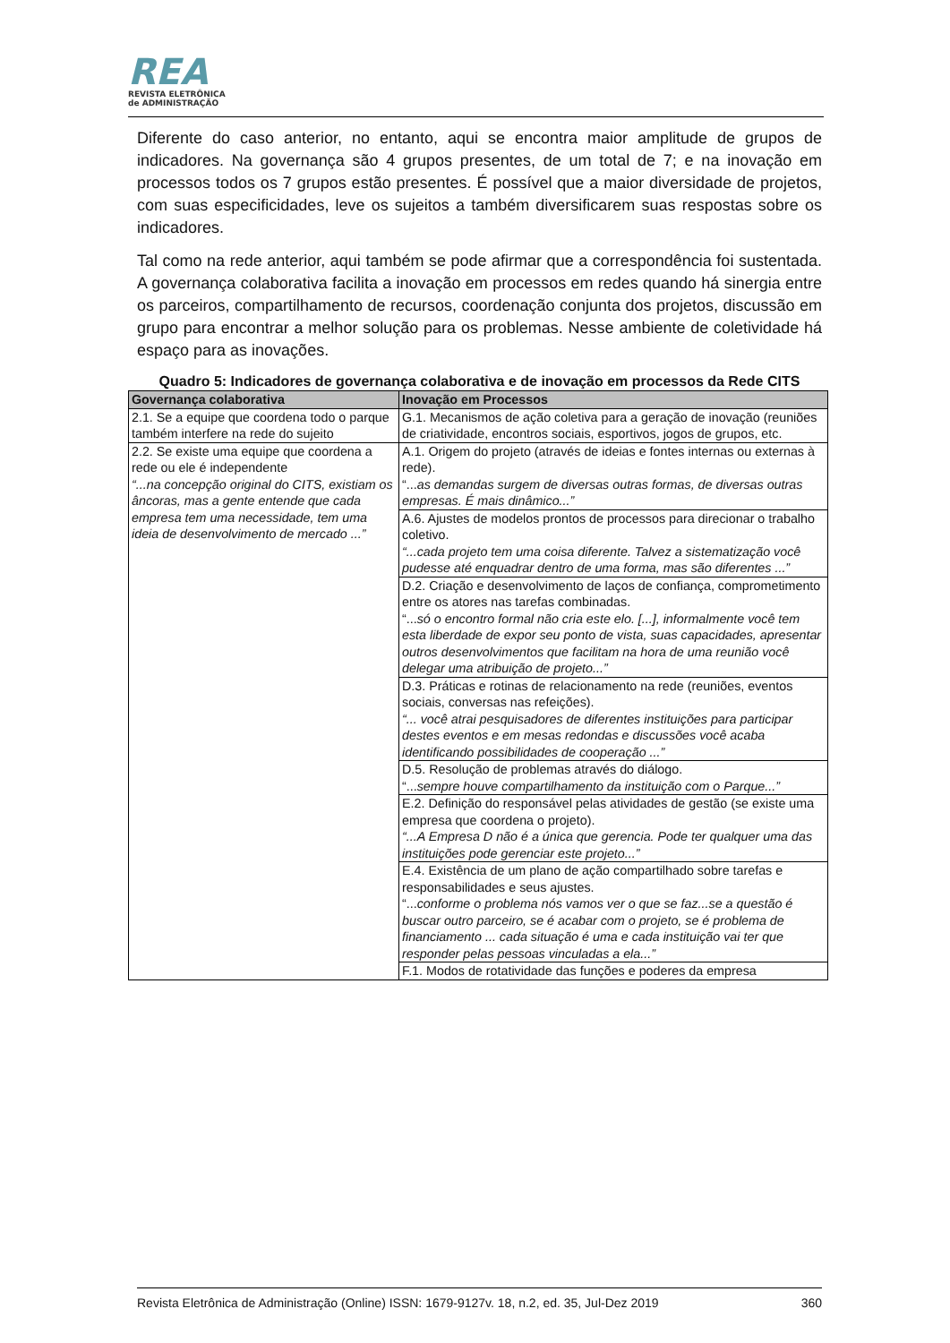REA
REVISTA ELETRÔNICA
de ADMINISTRAÇÃO
Diferente do caso anterior, no entanto, aqui se encontra maior amplitude de grupos de indicadores. Na governança são 4 grupos presentes, de um total de 7; e na inovação em processos todos os 7 grupos estão presentes. É possível que a maior diversidade de projetos, com suas especificidades, leve os sujeitos a também diversificarem suas respostas sobre os indicadores.
Tal como na rede anterior, aqui também se pode afirmar que a correspondência foi sustentada. A governança colaborativa facilita a inovação em processos em redes quando há sinergia entre os parceiros, compartilhamento de recursos, coordenação conjunta dos projetos, discussão em grupo para encontrar a melhor solução para os problemas. Nesse ambiente de coletividade há espaço para as inovações.
Quadro 5: Indicadores de governança colaborativa e de inovação em processos da Rede CITS
| Governança colaborativa | Inovação em Processos |
| --- | --- |
| 2.1. Se a equipe que coordena todo o parque também interfere na rede do sujeito | G.1. Mecanismos de ação coletiva para a geração de inovação (reuniões de criatividade, encontros sociais, esportivos, jogos de grupos, etc. |
| 2.2. Se existe uma equipe que coordena a rede ou ele é independente “...na concepção original do CITS, existiam os âncoras, mas a gente entende que cada empresa tem uma necessidade, tem uma ideia de desenvolvimento de mercado ...” | A.1. Origem do projeto (através de ideias e fontes internas ou externas à rede). “... as demandas surgem de diversas outras formas, de diversas outras empresas. É mais dinâmico...” |
| | A.6. Ajustes de modelos prontos de processos para direcionar o trabalho coletivo. “...cada projeto tem uma coisa diferente. Talvez a sistematização você pudesse até enquadrar dentro de uma forma, mas são diferentes ...” |
| | D.2. Criação e desenvolvimento de laços de confiança, comprometimento entre os atores nas tarefas combinadas. “... só o encontro formal não cria este elo. [...], informalmente você tem esta liberdade de expor seu ponto de vista, suas capacidades, apresentar outros desenvolvimentos que facilitam na hora de uma reunião você delegar uma atribuição de projeto...” |
| | D.3. Práticas e rotinas de relacionamento na rede (reuniões, eventos sociais, conversas nas refeições). “... você atrai pesquisadores de diferentes instituições para participar destes eventos e em mesas redondas e discussões você acaba identificando possibilidades de cooperação ...” |
| | D.5. Resolução de problemas através do diálogo. “... sempre houve compartilhamento da instituição com o Parque...” |
| | E.2. Definição do responsável pelas atividades de gestão (se existe uma empresa que coordena o projeto). “...A Empresa D não é a única que gerencia. Pode ter qualquer uma das instituições pode gerenciar este projeto...” |
| | E.4. Existência de um plano de ação compartilhado sobre tarefas e responsabilidades e seus ajustes. “... conforme o problema nós vamos ver o que se faz...se a questão é buscar outro parceiro, se é acabar com o projeto, se é problema de financiamento ... cada situação é uma e cada instituição vai ter que responder pelas pessoas vinculadas a ela...” |
| | F.1. Modos de rotatividade das funções e poderes da empresa |
Revista Eletrônica de Administração (Online) ISSN: 1679-9127v. 18, n.2, ed. 35, Jul-Dez 2019 360